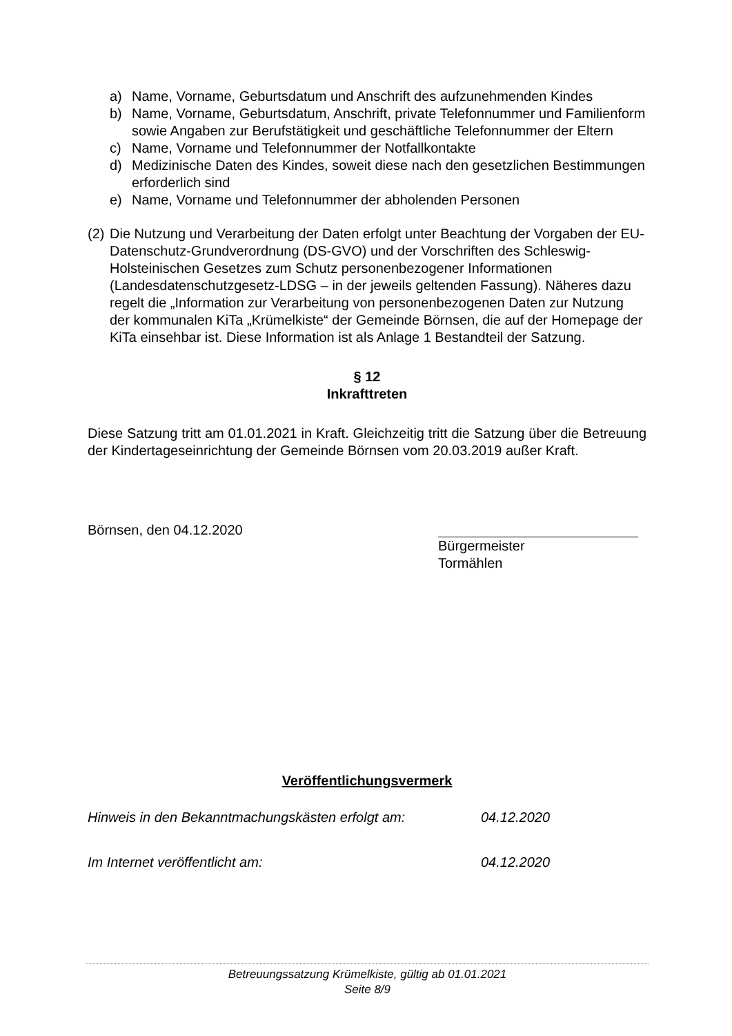a) Name, Vorname, Geburtsdatum und Anschrift des aufzunehmenden Kindes
b) Name, Vorname, Geburtsdatum, Anschrift, private Telefonnummer und Familienform sowie Angaben zur Berufstätigkeit und geschäftliche Telefonnummer der Eltern
c) Name, Vorname und Telefonnummer der Notfallkontakte
d) Medizinische Daten des Kindes, soweit diese nach den gesetzlichen Bestimmungen erforderlich sind
e) Name, Vorname und Telefonnummer der abholenden Personen
(2) Die Nutzung und Verarbeitung der Daten erfolgt unter Beachtung der Vorgaben der EU-Datenschutz-Grundverordnung (DS-GVO) und der Vorschriften des Schleswig-Holsteinischen Gesetzes zum Schutz personenbezogener Informationen (Landesdatenschutzgesetz-LDSG – in der jeweils geltenden Fassung). Näheres dazu regelt die „Information zur Verarbeitung von personenbezogenen Daten zur Nutzung der kommunalen KiTa „Krümelkiste“ der Gemeinde Börnsen, die auf der Homepage der KiTa einsehbar ist. Diese Information ist als Anlage 1 Bestandteil der Satzung.
§ 12
Inkrafttreten
Diese Satzung tritt am 01.01.2021 in Kraft. Gleichzeitig tritt die Satzung über die Betreuung der Kindertageseinrichtung der Gemeinde Börnsen vom 20.03.2019 außer Kraft.
Börnsen, den 04.12.2020 Bürgermeister
Tormählen
Veröffentlichungsvermerk
Hinweis in den Bekanntmachungskästen erfolgt am: 04.12.2020
Im Internet veröffentlicht am: 04.12.2020
Betreuungssatzung Krümelkiste, gültig ab 01.01.2021
Seite 8/9